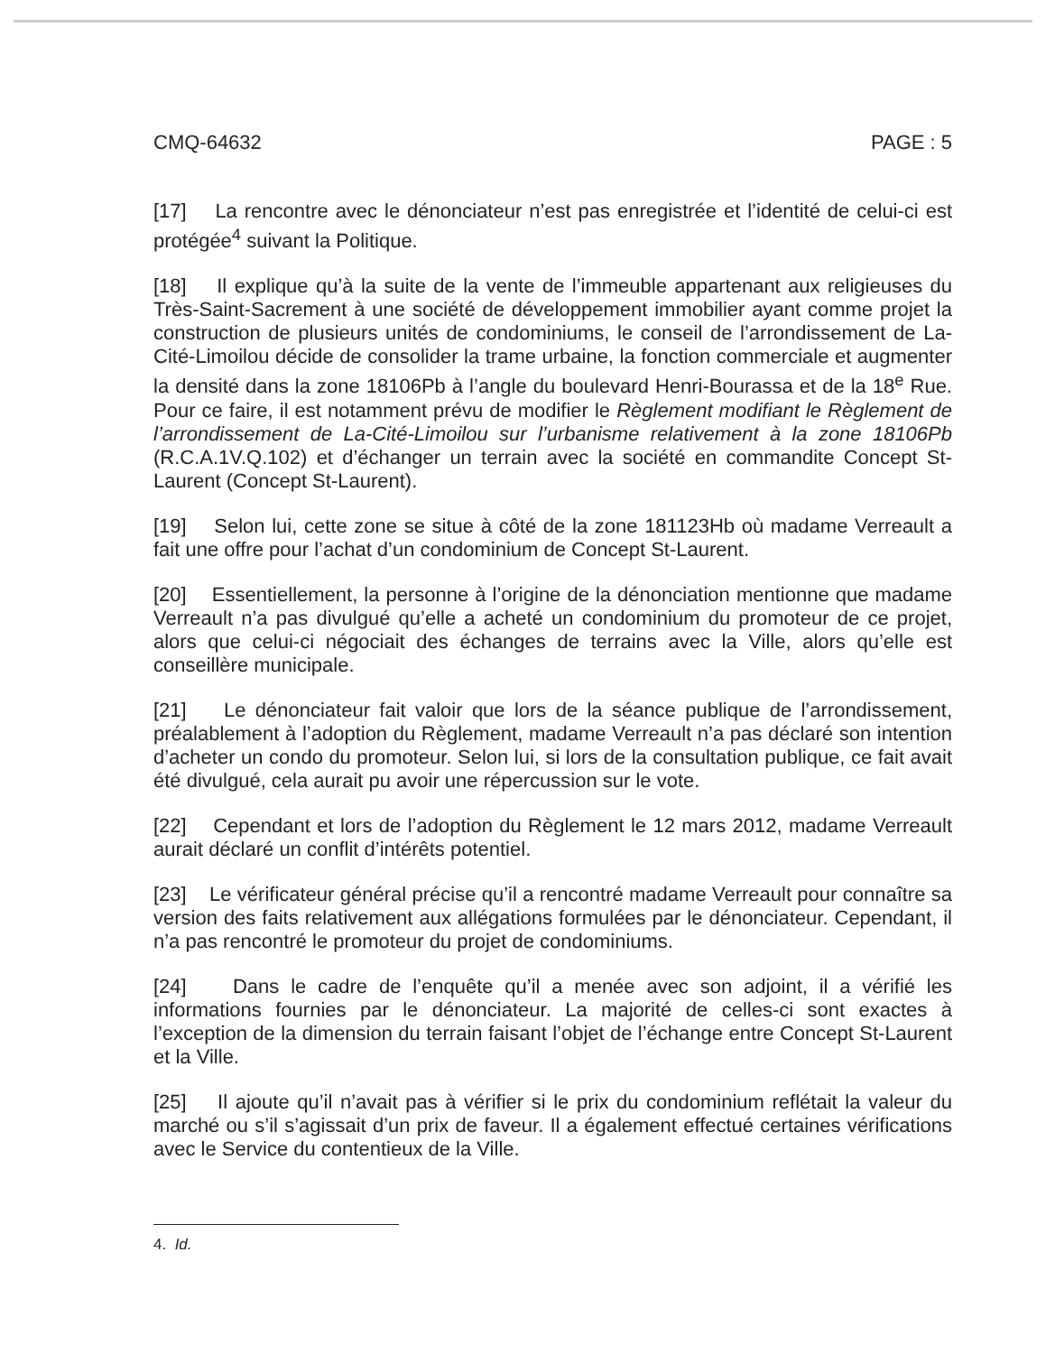CMQ-64632 PAGE : 5
[17] La rencontre avec le dénonciateur n’est pas enregistrée et l’identité de celui-ci est protégée<sup>4</sup> suivant la Politique.
[18] Il explique qu’à la suite de la vente de l’immeuble appartenant aux religieuses du Très-Saint-Sacrement à une société de développement immobilier ayant comme projet la construction de plusieurs unités de condominiums, le conseil de l’arrondissement de La-Cité-Limoilou décide de consolider la trame urbaine, la fonction commerciale et augmenter la densité dans la zone 18106Pb à l’angle du boulevard Henri-Bourassa et de la 18<sup>e</sup> Rue. Pour ce faire, il est notamment prévu de modifier le Règlement modifiant le Règlement de l’arrondissement de La-Cité-Limoilou sur l’urbanisme relativement à la zone 18106Pb (R.C.A.1V.Q.102) et d’échanger un terrain avec la société en commandite Concept St-Laurent (Concept St-Laurent).
[19] Selon lui, cette zone se situe à côté de la zone 181123Hb où madame Verreault a fait une offre pour l’achat d’un condominium de Concept St-Laurent.
[20] Essentiellement, la personne à l’origine de la dénonciation mentionne que madame Verreault n’a pas divulgué qu’elle a acheté un condominium du promoteur de ce projet, alors que celui-ci négociait des échanges de terrains avec la Ville, alors qu’elle est conseillère municipale.
[21] Le dénonciateur fait valoir que lors de la séance publique de l’arrondissement, préalablement à l’adoption du Règlement, madame Verreault n’a pas déclaré son intention d’acheter un condo du promoteur. Selon lui, si lors de la consultation publique, ce fait avait été divulgué, cela aurait pu avoir une répercussion sur le vote.
[22] Cependant et lors de l’adoption du Règlement le 12 mars 2012, madame Verreault aurait déclaré un conflit d’intérêts potentiel.
[23] Le vérificateur général précise qu’il a rencontré madame Verreault pour connaître sa version des faits relativement aux allégations formulées par le dénonciateur. Cependant, il n’a pas rencontré le promoteur du projet de condominiums.
[24] Dans le cadre de l’enquête qu’il a menée avec son adjoint, il a vérifié les informations fournies par le dénonciateur. La majorité de celles-ci sont exactes à l’exception de la dimension du terrain faisant l’objet de l’échange entre Concept St-Laurent et la Ville.
[25] Il ajoute qu’il n’avait pas à vérifier si le prix du condominium reflétait la valeur du marché ou s’il s’agissait d’un prix de faveur. Il a également effectué certaines vérifications avec le Service du contentieux de la Ville.
4. Id.